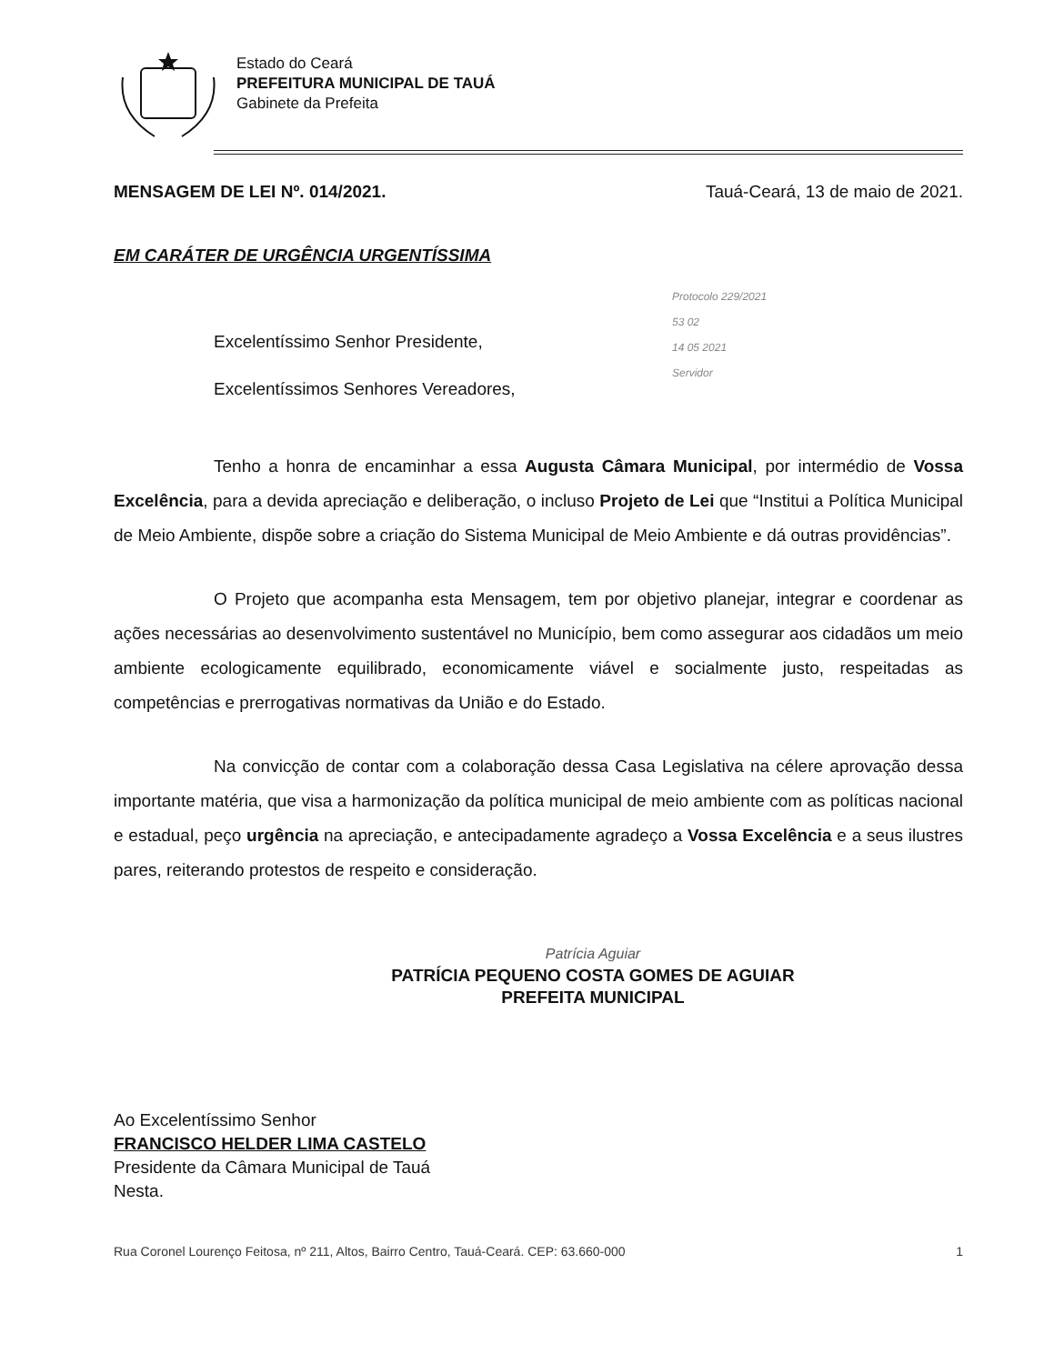Estado do Ceará
PREFEITURA MUNICIPAL DE TAUÁ
Gabinete da Prefeita
MENSAGEM DE LEI Nº. 014/2021. Tauá-Ceará, 13 de maio de 2021.
EM CARÁTER DE URGÊNCIA URGENTÍSSIMA
Excelentíssimo Senhor Presidente,
Excelentíssimos Senhores Vereadores,
Protocolo 229/2021
53 02
14 05 2021
Servidor
Tenho a honra de encaminhar a essa Augusta Câmara Municipal, por intermédio de Vossa Excelência, para a devida apreciação e deliberação, o incluso Projeto de Lei que “Institui a Política Municipal de Meio Ambiente, dispõe sobre a criação do Sistema Municipal de Meio Ambiente e dá outras providências”.
O Projeto que acompanha esta Mensagem, tem por objetivo planejar, integrar e coordenar as ações necessárias ao desenvolvimento sustentável no Município, bem como assegurar aos cidadãos um meio ambiente ecologicamente equilibrado, economicamente viável e socialmente justo, respeitadas as competências e prerrogativas normativas da União e do Estado.
Na convicção de contar com a colaboração dessa Casa Legislativa na célere aprovação dessa importante matéria, que visa a harmonização da política municipal de meio ambiente com as políticas nacional e estadual, peço urgência na apreciação, e antecipadamente agradeço a Vossa Excelência e a seus ilustres pares, reiterando protestos de respeito e consideração.
Patrícia Aguiar
PATRÍCIA PEQUENO COSTA GOMES DE AGUIAR
PREFEITA MUNICIPAL
Ao Excelentíssimo Senhor
FRANCISCO HELDER LIMA CASTELO
Presidente da Câmara Municipal de Tauá
Nesta.
Rua Coronel Lourenço Feitosa, nº 211, Altos, Bairro Centro, Tauá-Ceará. CEP: 63.660-000 1